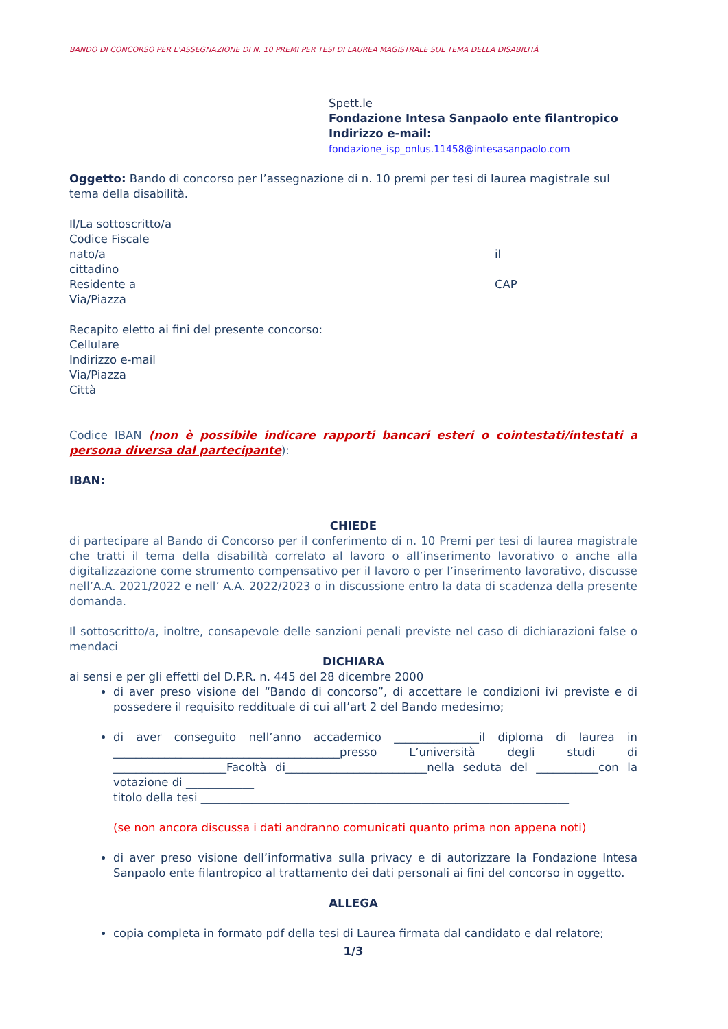BANDO DI CONCORSO PER L’ASSEGNAZIONE DI N. 10 PREMI PER TESI DI LAUREA MAGISTRALE SUL TEMA DELLA DISABILITÀ
Spett.le
Fondazione Intesa Sanpaolo ente filantropico
Indirizzo e-mail:
fondazione_isp_onlus.11458@intesasanpaolo.com
Oggetto: Bando di concorso per l’assegnazione di n. 10 premi per tesi di laurea magistrale sul tema della disabilità.
Il/La sottoscritto/a
Codice Fiscale
nato/a il
cittadino
Residente a CAP
Via/Piazza
Recapito eletto ai fini del presente concorso:
Cellulare
Indirizzo e-mail
Via/Piazza
Città
Codice IBAN (non è possibile indicare rapporti bancari esteri o cointestati/intestati a persona diversa dal partecipante):
IBAN:
CHIEDE
di partecipare al Bando di Concorso per il conferimento di n. 10 Premi per tesi di laurea magistrale che tratti il tema della disabilità correlato al lavoro o all’inserimento lavorativo o anche alla digitalizzazione come strumento compensativo per il lavoro o per l’inserimento lavorativo, discusse nell’A.A. 2021/2022 e nell’ A.A. 2022/2023 o in discussione entro la data di scadenza della presente domanda.
Il sottoscritto/a, inoltre, consapevole delle sanzioni penali previste nel caso di dichiarazioni false o mendaci
DICHIARA
ai sensi e per gli effetti del D.P.R. n. 445 del 28 dicembre 2000
di aver preso visione del “Bando di concorso”, di accettare le condizioni ivi previste e di possedere il requisito reddituale di cui all’art 2 del Bando medesimo;
di aver conseguito nell’anno accademico _______________il diploma di laurea in ________________________________________presso L’università degli studi di ____________________Facoltà di_________________________nella seduta del ___________con la votazione di ____________
titolo della tesi _________________________________________________________________
(se non ancora discussa i dati andranno comunicati quanto prima non appena noti)
di aver preso visione dell’informativa sulla privacy e di autorizzare la Fondazione Intesa Sanpaolo ente filantropico al trattamento dei dati personali ai fini del concorso in oggetto.
ALLEGA
copia completa in formato pdf della tesi di Laurea firmata dal candidato e dal relatore;
1/3